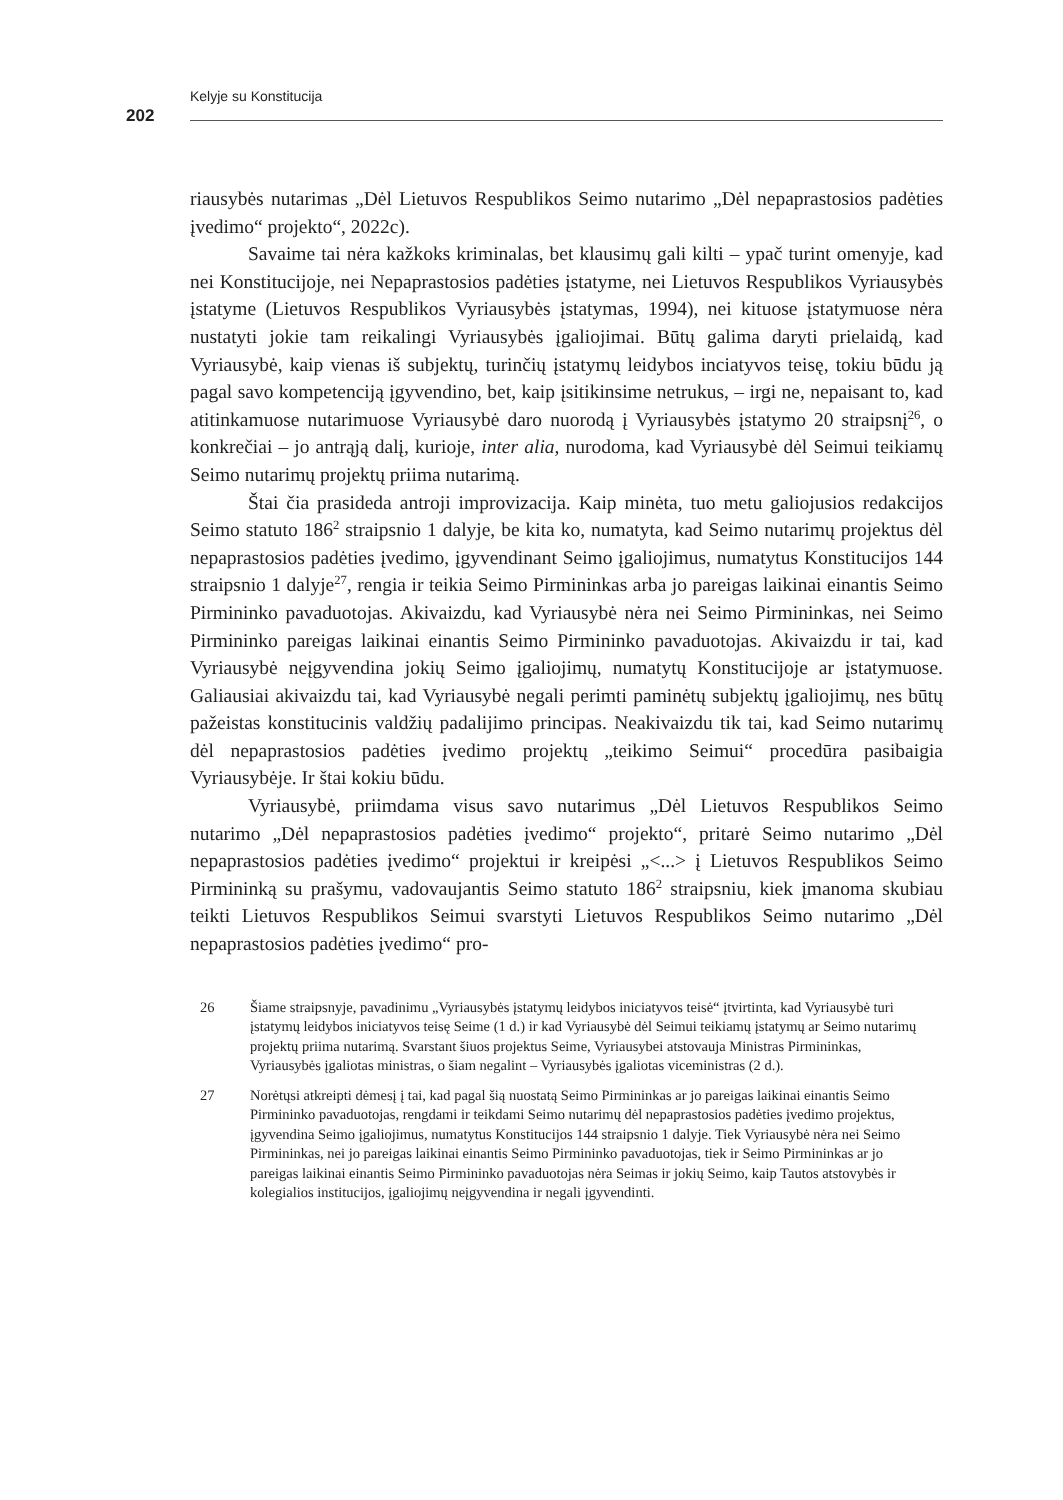Kelyje su Konstitucija
202
riausybės nutarimas „Dėl Lietuvos Respublikos Seimo nutarimo „Dėl nepaprastosios padėties įvedimo“ projekto“, 2022c).
Savaime tai nėra kažkoks kriminalas, bet klausimų gali kilti – ypač turint omenyje, kad nei Konstitucijoje, nei Nepaprastosios padėties įstatyme, nei Lietuvos Respublikos Vyriausybės įstatyme (Lietuvos Respublikos Vyriausybės įstatymas, 1994), nei kituose įstatymuose nėra nustatyti jokie tam reikalingi Vyriausybės įgaliojimai. Būtų galima daryti prielaidą, kad Vyriausybė, kaip vienas iš subjektų, turinčių įstatymų leidybos inciatyvos teisę, tokiu būdu ją pagal savo kompetenciją įgyvendino, bet, kaip įsitikinsime netrukus, – irgi ne, nepaisant to, kad atitinkamuose nutarimuose Vyriausybė daro nuorodą į Vyriausybės įstatymo 20 straipsnį<sup>26</sup>, o konkrečiai – jo antrąją dalį, kurioje, inter alia, nurodoma, kad Vyriausybė dėl Seimui teikiamų Seimo nutarimų projektų priima nutarimą.
Štai čia prasideda antroji improvizacija. Kaip minėta, tuo metu galiojusios redakcijos Seimo statuto 186<sup>2</sup> straipsnio 1 dalyje, be kita ko, numatyta, kad Seimo nutarimų projektus dėl nepaprastosios padėties įvedimo, įgyvendinant Seimo įgaliojimus, numatytus Konstitucijos 144 straipsnio 1 dalyje<sup>27</sup>, rengia ir teikia Seimo Pirmininkas arba jo pareigas laikinai einantis Seimo Pirmininko pavaduotojas. Akivaizdu, kad Vyriausybė nėra nei Seimo Pirmininkas, nei Seimo Pirmininko pareigas laikinai einantis Seimo Pirmininko pavaduotojas. Akivaizdu ir tai, kad Vyriausybė neįgyvendina jokių Seimo įgaliojimų, numatytų Konstitucijoje ar įstatymuose. Galiausiai akivaizdu tai, kad Vyriausybė negali perimti paminėtų subjektų įgaliojimų, nes būtų pažeistas konstitucinis valdžių padalijimo principas. Neakivaizdu tik tai, kad Seimo nutarimų dėl nepaprastosios padėties įvedimo projektų „teikimo Seimui“ procedūra pasibaigia Vyriausybėje. Ir štai kokiu būdu.
Vyriausybė, priimdama visus savo nutarimus „Dėl Lietuvos Respublikos Seimo nutarimo „Dėl nepaprastosios padėties įvedimo“ projekto“, pritarė Seimo nutarimo „Dėl nepaprastosios padėties įvedimo“ projektui ir kreipėsi „<...> į Lietuvos Respublikos Seimo Pirmininką su prašymu, vadovaujantis Seimo statuto 186<sup>2</sup> straipsniu, kiek įmanoma skubiau teikti Lietuvos Respublikos Seimui svarstyti Lietuvos Respublikos Seimo nutarimo „Dėl nepaprastosios padėties įvedimo“ pro-
26 Šiame straipsnyje, pavadinimu „Vyriausybės įstatymų leidybos iniciatyvos teisė“ įtvirtinta, kad Vyriausybė turi įstatymų leidybos iniciatyvos teisę Seime (1 d.) ir kad Vyriausybė dėl Seimui teikiamų įstatymų ar Seimo nutarimų projektų priima nutarimą. Svarstant šiuos projektus Seime, Vyriausybei atstovauja Ministras Pirmininkas, Vyriausybės įgaliotas ministras, o šiam negalint – Vyriausybės įgaliotas viceministras (2 d.).
27 Norėtųsi atkreipti dėmesį į tai, kad pagal šią nuostatą Seimo Pirmininkas ar jo pareigas laikinai einantis Seimo Pirmininko pavaduotojas, rengdami ir teikdami Seimo nutarimų dėl nepaprastosios padėties įvedimo projektus, įgyvendina Seimo įgaliojimus, numatytus Konstitucijos 144 straipsnio 1 dalyje. Tiek Vyriausybė nėra nei Seimo Pirmininkas, nei jo pareigas laikinai einantis Seimo Pirmininko pavaduotojas, tiek ir Seimo Pirmininkas ar jo pareigas laikinai einantis Seimo Pirmininko pavaduotojas nėra Seimas ir jokių Seimo, kaip Tautos atstovybės ir kolegialios institucijos, įgaliojimų neįgyvendina ir negali įgyvendinti.